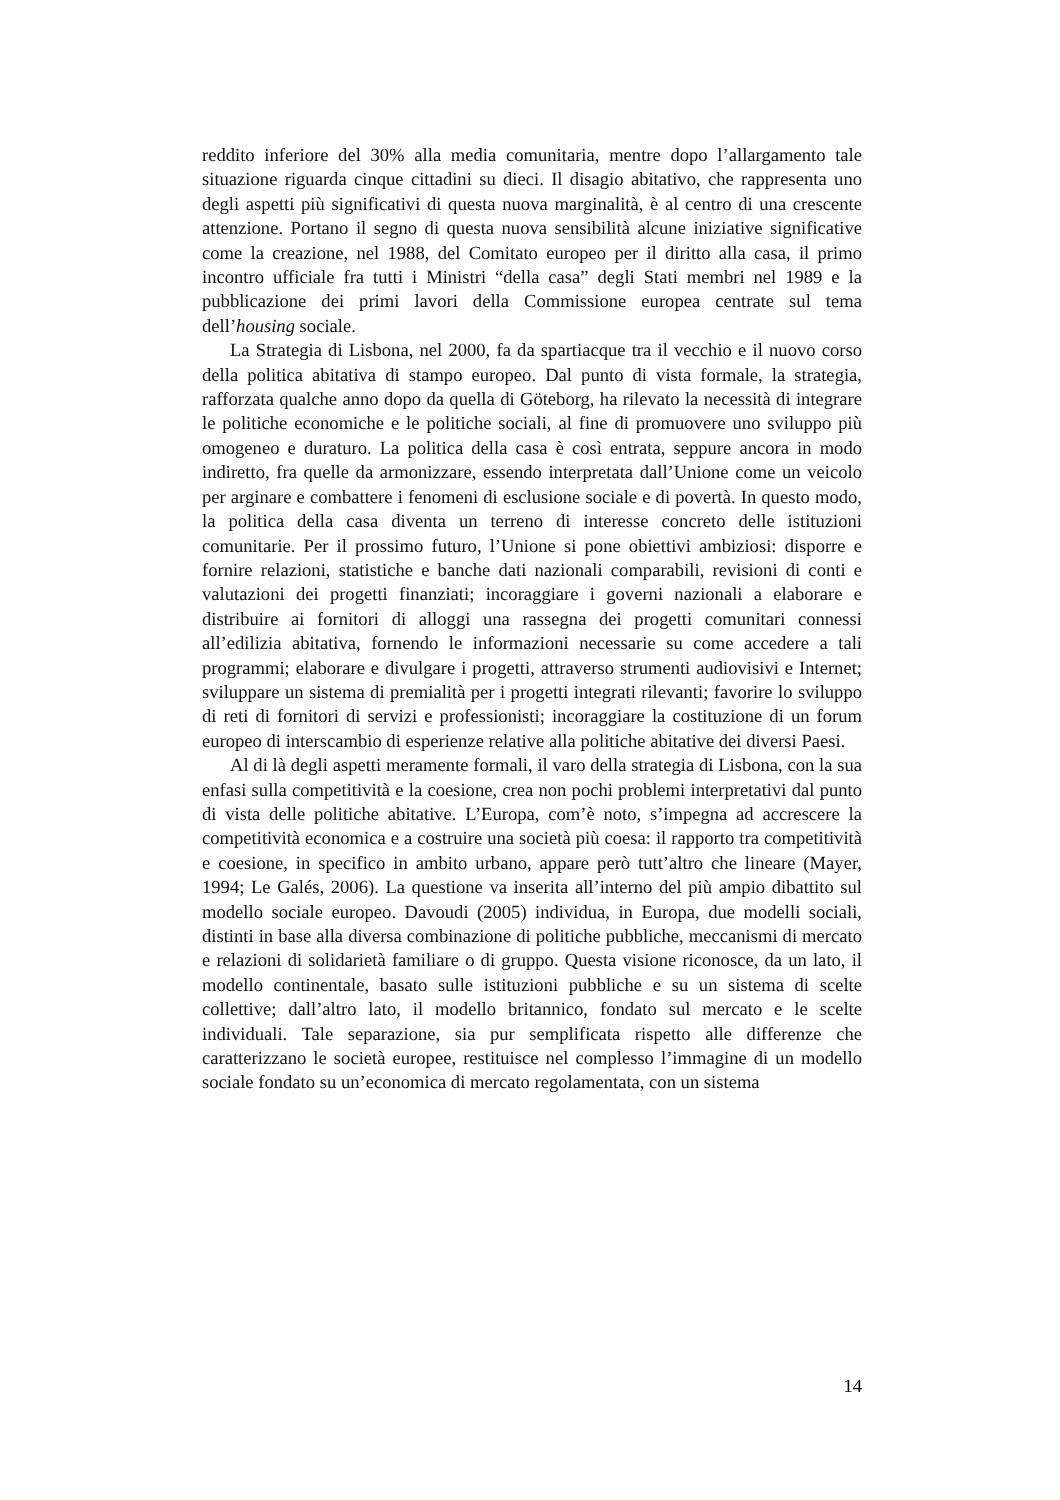reddito inferiore del 30% alla media comunitaria, mentre dopo l’allargamento tale situazione riguarda cinque cittadini su dieci. Il disagio abitativo, che rappresenta uno degli aspetti più significativi di questa nuova marginalità, è al centro di una crescente attenzione. Portano il segno di questa nuova sensibilità alcune iniziative significative come la creazione, nel 1988, del Comitato europeo per il diritto alla casa, il primo incontro ufficiale fra tutti i Ministri “della casa” degli Stati membri nel 1989 e la pubblicazione dei primi lavori della Commissione europea centrate sul tema dell’housing sociale.
La Strategia di Lisbona, nel 2000, fa da spartiacque tra il vecchio e il nuovo corso della politica abitativa di stampo europeo. Dal punto di vista formale, la strategia, rafforzata qualche anno dopo da quella di Göteborg, ha rilevato la necessità di integrare le politiche economiche e le politiche sociali, al fine di promuovere uno sviluppo più omogeneo e duraturo. La politica della casa è così entrata, seppure ancora in modo indiretto, fra quelle da armonizzare, essendo interpretata dall’Unione come un veicolo per arginare e combattere i fenomeni di esclusione sociale e di povertà. In questo modo, la politica della casa diventa un terreno di interesse concreto delle istituzioni comunitarie. Per il prossimo futuro, l’Unione si pone obiettivi ambiziosi: disporre e fornire relazioni, statistiche e banche dati nazionali comparabili, revisioni di conti e valutazioni dei progetti finanziati; incoraggiare i governi nazionali a elaborare e distribuire ai fornitori di alloggi una rassegna dei progetti comunitari connessi all’edilizia abitativa, fornendo le informazioni necessarie su come accedere a tali programmi; elaborare e divulgare i progetti, attraverso strumenti audiovisivi e Internet; sviluppare un sistema di premialità per i progetti integrati rilevanti; favorire lo sviluppo di reti di fornitori di servizi e professionisti; incoraggiare la costituzione di un forum europeo di interscambio di esperienze relative alla politiche abitative dei diversi Paesi.
Al di là degli aspetti meramente formali, il varo della strategia di Lisbona, con la sua enfasi sulla competitività e la coesione, crea non pochi problemi interpretativi dal punto di vista delle politiche abitative. L’Europa, com’è noto, s’impegna ad accrescere la competitività economica e a costruire una società più coesa: il rapporto tra competitività e coesione, in specifico in ambito urbano, appare però tutt’altro che lineare (Mayer, 1994; Le Galés, 2006). La questione va inserita all’interno del più ampio dibattito sul modello sociale europeo. Davoudi (2005) individua, in Europa, due modelli sociali, distinti in base alla diversa combinazione di politiche pubbliche, meccanismi di mercato e relazioni di solidarietà familiare o di gruppo. Questa visione riconosce, da un lato, il modello continentale, basato sulle istituzioni pubbliche e su un sistema di scelte collettive; dall’altro lato, il modello britannico, fondato sul mercato e le scelte individuali. Tale separazione, sia pur semplificata rispetto alle differenze che caratterizzano le società europee, restituisce nel complesso l’immagine di un modello sociale fondato su un’economica di mercato regolamentata, con un sistema
14